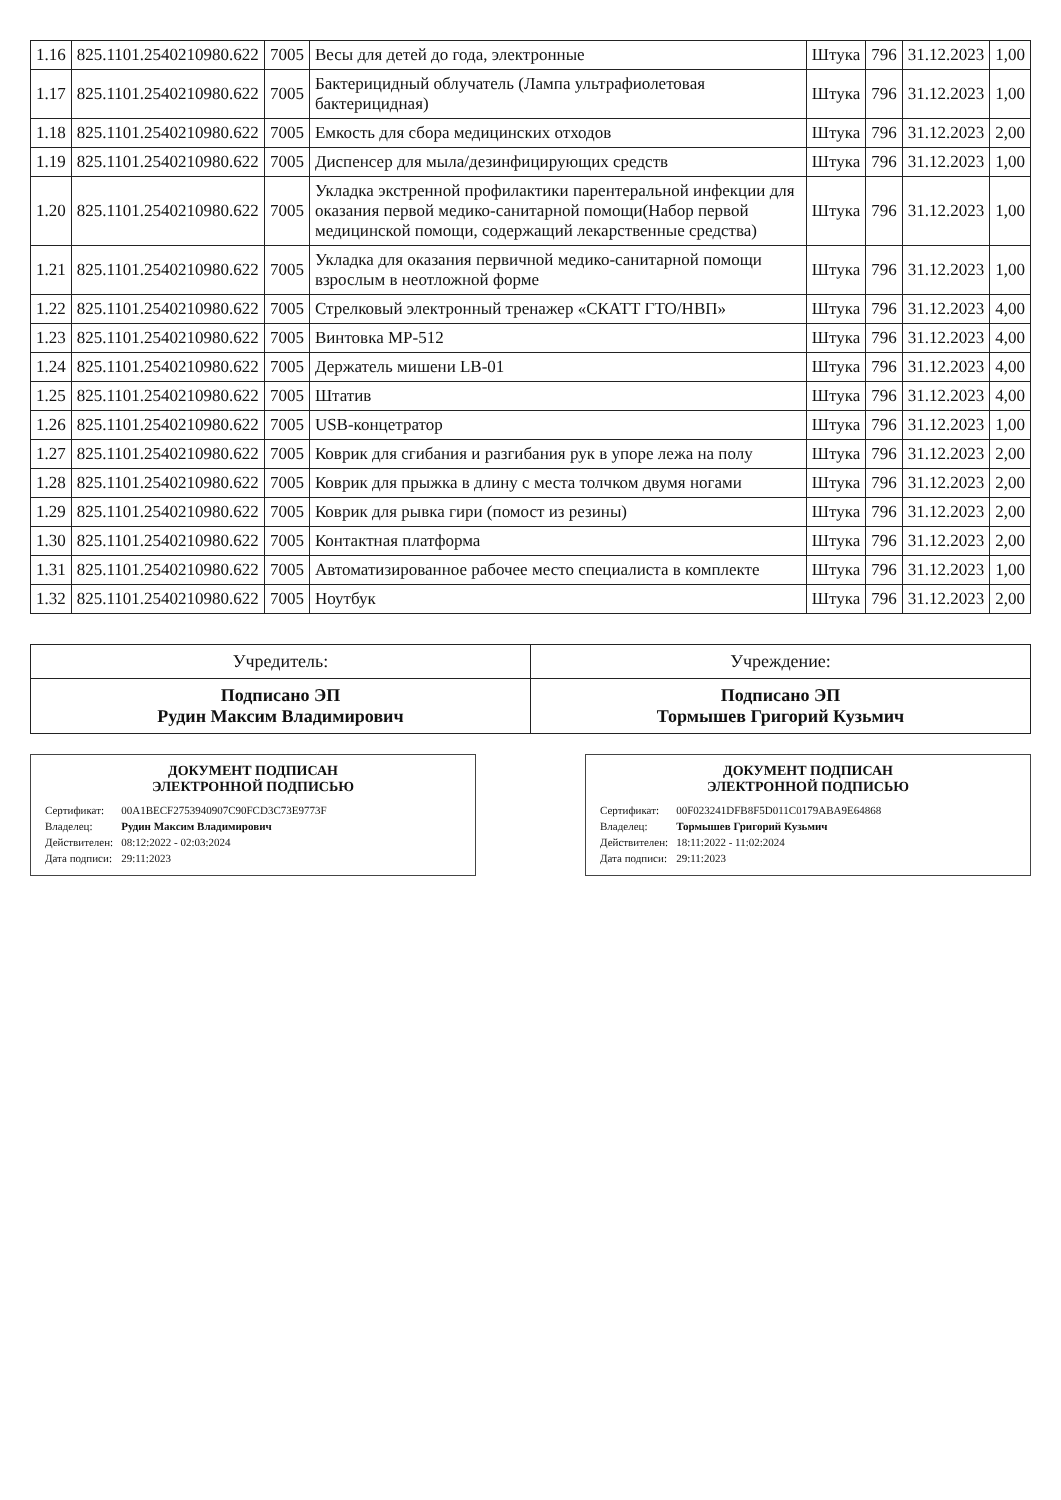| 1.16 | 825.1101.2540210980.622 | 7005 | Весы для детей до года, электронные | Штука | 796 | 31.12.2023 | 1,00 |
| 1.17 | 825.1101.2540210980.622 | 7005 | Бактерицидный облучатель (Лампа ультрафиолетовая бактерицидная) | Штука | 796 | 31.12.2023 | 1,00 |
| 1.18 | 825.1101.2540210980.622 | 7005 | Емкость для сбора медицинских отходов | Штука | 796 | 31.12.2023 | 2,00 |
| 1.19 | 825.1101.2540210980.622 | 7005 | Диспенсер для мыла/дезинфицирующих средств | Штука | 796 | 31.12.2023 | 1,00 |
| 1.20 | 825.1101.2540210980.622 | 7005 | Укладка экстренной профилактики парентеральной инфекции для оказания первой медико-санитарной помощи(Набор первой медицинской помощи, содержащий лекарственные средства) | Штука | 796 | 31.12.2023 | 1,00 |
| 1.21 | 825.1101.2540210980.622 | 7005 | Укладка для оказания первичной медико-санитарной помощи взрослым в неотложной форме | Штука | 796 | 31.12.2023 | 1,00 |
| 1.22 | 825.1101.2540210980.622 | 7005 | Стрелковый электронный тренажер «СКАТТ ГТО/НВП» | Штука | 796 | 31.12.2023 | 4,00 |
| 1.23 | 825.1101.2540210980.622 | 7005 | Винтовка МР-512 | Штука | 796 | 31.12.2023 | 4,00 |
| 1.24 | 825.1101.2540210980.622 | 7005 | Держатель мишени LB-01 | Штука | 796 | 31.12.2023 | 4,00 |
| 1.25 | 825.1101.2540210980.622 | 7005 | Штатив | Штука | 796 | 31.12.2023 | 4,00 |
| 1.26 | 825.1101.2540210980.622 | 7005 | USB-концетратор | Штука | 796 | 31.12.2023 | 1,00 |
| 1.27 | 825.1101.2540210980.622 | 7005 | Коврик для сгибания и разгибания рук в упоре лежа на полу | Штука | 796 | 31.12.2023 | 2,00 |
| 1.28 | 825.1101.2540210980.622 | 7005 | Коврик для прыжка в длину с места толчком двумя ногами | Штука | 796 | 31.12.2023 | 2,00 |
| 1.29 | 825.1101.2540210980.622 | 7005 | Коврик для рывка гири (помост из резины) | Штука | 796 | 31.12.2023 | 2,00 |
| 1.30 | 825.1101.2540210980.622 | 7005 | Контактная платформа | Штука | 796 | 31.12.2023 | 2,00 |
| 1.31 | 825.1101.2540210980.622 | 7005 | Автоматизированное рабочее место специалиста в комплекте | Штука | 796 | 31.12.2023 | 1,00 |
| 1.32 | 825.1101.2540210980.622 | 7005 | Ноутбук | Штука | 796 | 31.12.2023 | 2,00 |
| Учредитель: | Учреждение: |
| Подписано ЭП Рудин Максим Владимирович | Подписано ЭП Тормышев Григорий Кузьмич |
ДОКУМЕНТ ПОДПИСАН
ЭЛЕКТРОННОЙ ПОДПИСЬЮ
| Сертификат: | 00A1BECF2753940907C90FCD3C73E9773F |
| Владелец: | Рудин Максим Владимирович |
| Действителен: | 08:12:2022 - 02:03:2024 |
| Дата подписи: | 29:11:2023 |
ДОКУМЕНТ ПОДПИСАН
ЭЛЕКТРОННОЙ ПОДПИСЬЮ
| Сертификат: | 00F023241DFB8F5D011C0179ABA9E64868 |
| Владелец: | Тормышев Григорий Кузьмич |
| Действителен: | 18:11:2022 - 11:02:2024 |
| Дата подписи: | 29:11:2023 |